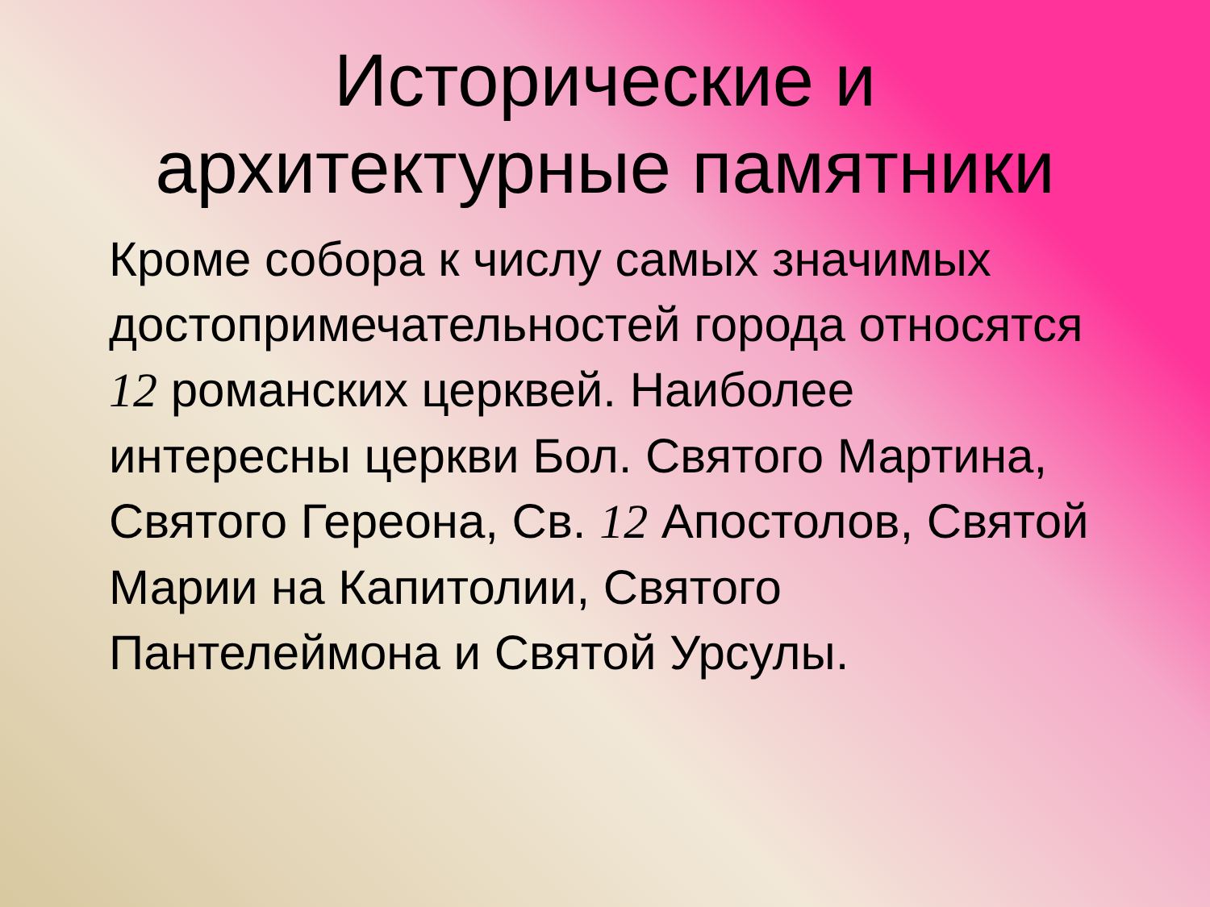Исторические и
архитектурные памятники
Кроме собора к числу самых значимых достопримечательностей города относятся 12 романских церквей. Наиболее интересны церкви Бол. Святого Мартина, Святого Гереона, Св. 12 Апостолов, Святой Марии на Капитолии, Святого Пантелеймона и Святой Урсулы.